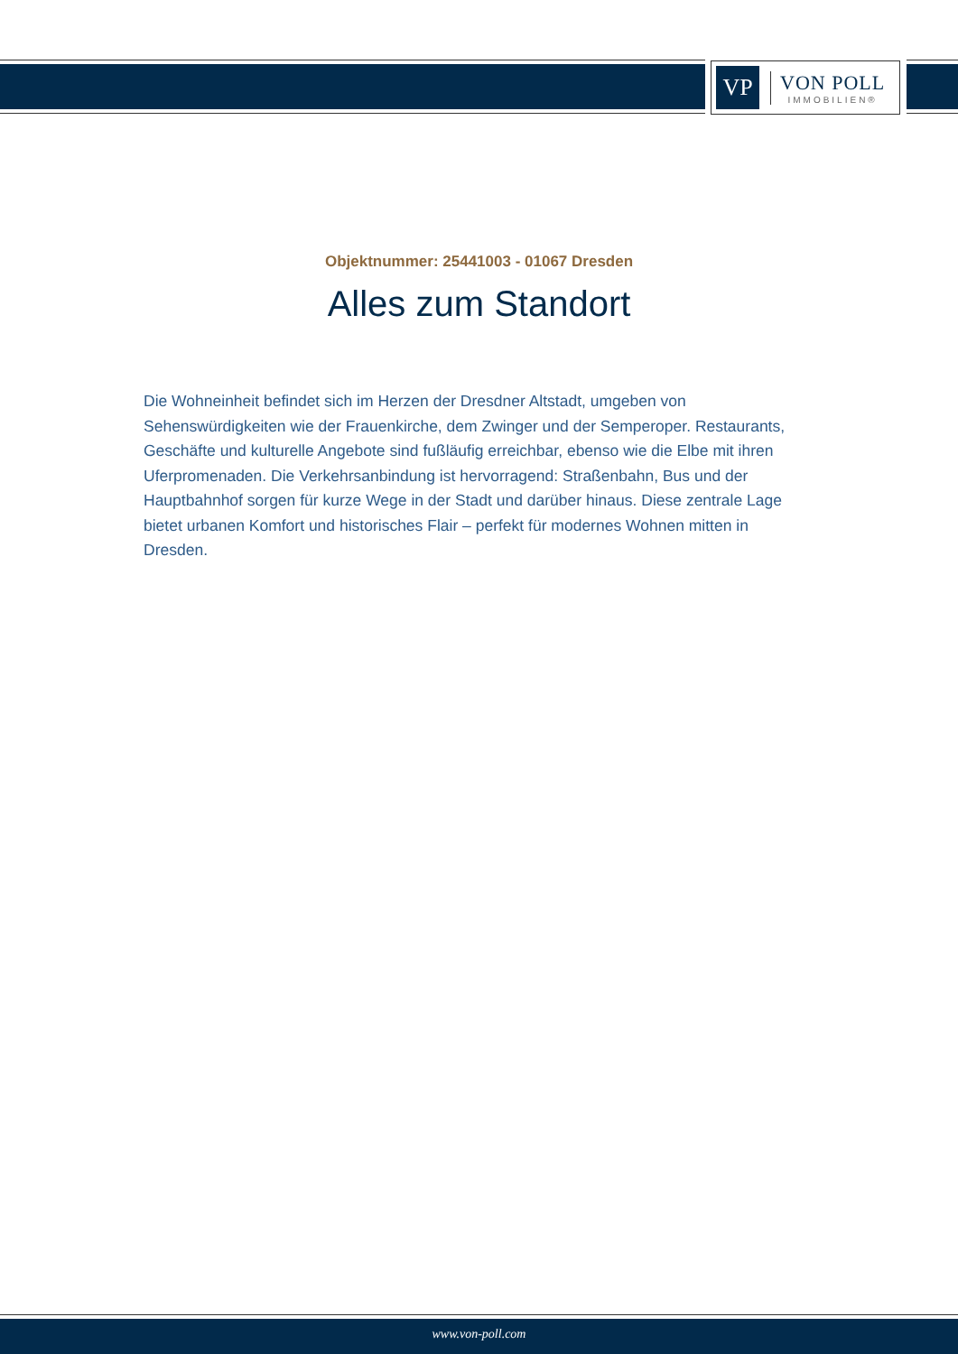VP
VON POLL
IMMOBILIEN®
Objektnummer: 25441003 - 01067 Dresden
Alles zum Standort
Die Wohneinheit befindet sich im Herzen der Dresdner Altstadt, umgeben von Sehenswürdigkeiten wie der Frauenkirche, dem Zwinger und der Semperoper. Restaurants, Geschäfte und kulturelle Angebote sind fußläufig erreichbar, ebenso wie die Elbe mit ihren Uferpromenaden. Die Verkehrsanbindung ist hervorragend: Straßenbahn, Bus und der Hauptbahnhof sorgen für kurze Wege in der Stadt und darüber hinaus. Diese zentrale Lage bietet urbanen Komfort und historisches Flair – perfekt für modernes Wohnen mitten in Dresden.
www.von-poll.com